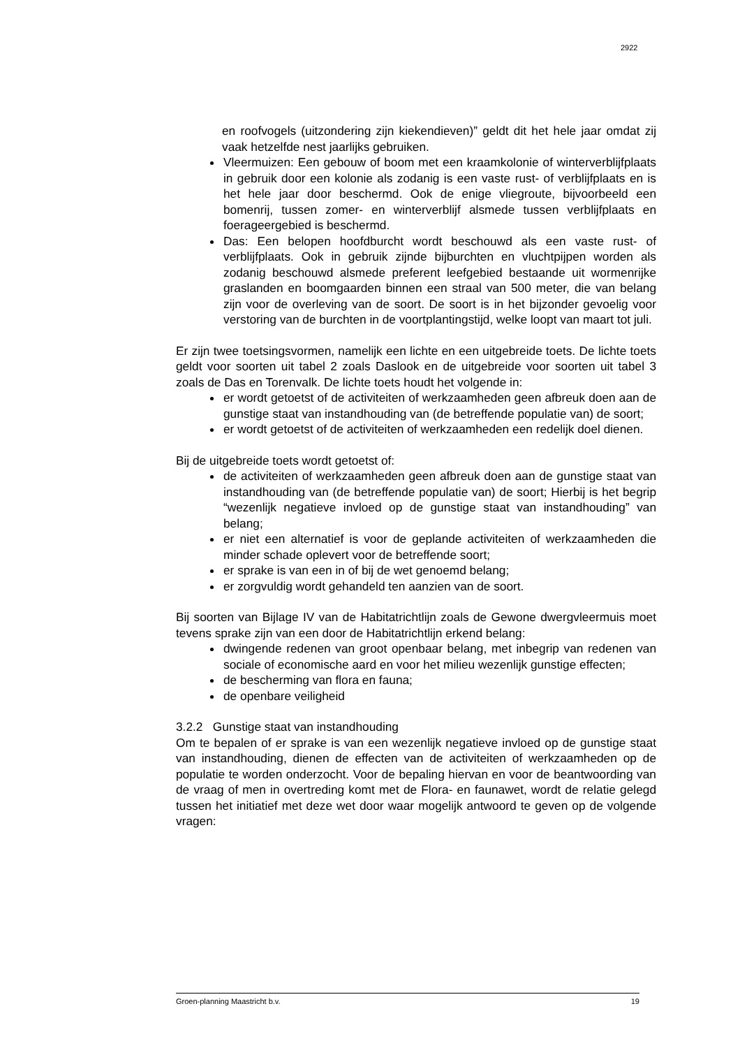2922
en roofvogels (uitzondering zijn kiekendieven)” geldt dit het hele jaar omdat zij vaak hetzelfde nest jaarlijks gebruiken.
Vleermuizen: Een gebouw of boom met een kraamkolonie of winterverblijfplaats in gebruik door een kolonie als zodanig is een vaste rust- of verblijfplaats en is het hele jaar door beschermd. Ook de enige vliegroute, bijvoorbeeld een bomenrij, tussen zomer- en winterverblijf alsmede tussen verblijfplaats en foerageergebied is beschermd.
Das: Een belopen hoofdburcht wordt beschouwd als een vaste rust- of verblijfplaats. Ook in gebruik zijnde bijburchten en vluchtpijpen worden als zodanig beschouwd alsmede preferent leefgebied bestaande uit wormenrijke graslanden en boomgaarden binnen een straal van 500 meter, die van belang zijn voor de overleving van de soort. De soort is in het bijzonder gevoelig voor verstoring van de burchten in de voortplantingstijd, welke loopt van maart tot juli.
Er zijn twee toetsingsvormen, namelijk een lichte en een uitgebreide toets. De lichte toets geldt voor soorten uit tabel 2 zoals Daslook en de uitgebreide voor soorten uit tabel 3 zoals de Das en Torenvalk. De lichte toets houdt het volgende in:
er wordt getoetst of de activiteiten of werkzaamheden geen afbreuk doen aan de gunstige staat van instandhouding van (de betreffende populatie van) de soort;
er wordt getoetst of de activiteiten of werkzaamheden een redelijk doel dienen.
Bij de uitgebreide toets wordt getoetst of:
de activiteiten of werkzaamheden geen afbreuk doen aan de gunstige staat van instandhouding van (de betreffende populatie van) de soort; Hierbij is het begrip “wezenlijk negatieve invloed op de gunstige staat van instandhouding” van belang;
er niet een alternatief is voor de geplande activiteiten of werkzaamheden die minder schade oplevert voor de betreffende soort;
er sprake is van een in of bij de wet genoemd belang;
er zorgvuldig wordt gehandeld ten aanzien van de soort.
Bij soorten van Bijlage IV van de Habitatrichtlijn zoals de Gewone dwergvleermuis moet tevens sprake zijn van een door de Habitatrichtlijn erkend belang:
dwingende redenen van groot openbaar belang, met inbegrip van redenen van sociale of economische aard en voor het milieu wezenlijk gunstige effecten;
de bescherming van flora en fauna;
de openbare veiligheid
3.2.2 Gunstige staat van instandhouding
Om te bepalen of er sprake is van een wezenlijk negatieve invloed op de gunstige staat van instandhouding, dienen de effecten van de activiteiten of werkzaamheden op de populatie te worden onderzocht. Voor de bepaling hiervan en voor de beantwoording van de vraag of men in overtreding komt met de Flora- en faunawet, wordt de relatie gelegd tussen het initiatief met deze wet door waar mogelijk antwoord te geven op de volgende vragen:
Groen-planning Maastricht b.v. 19